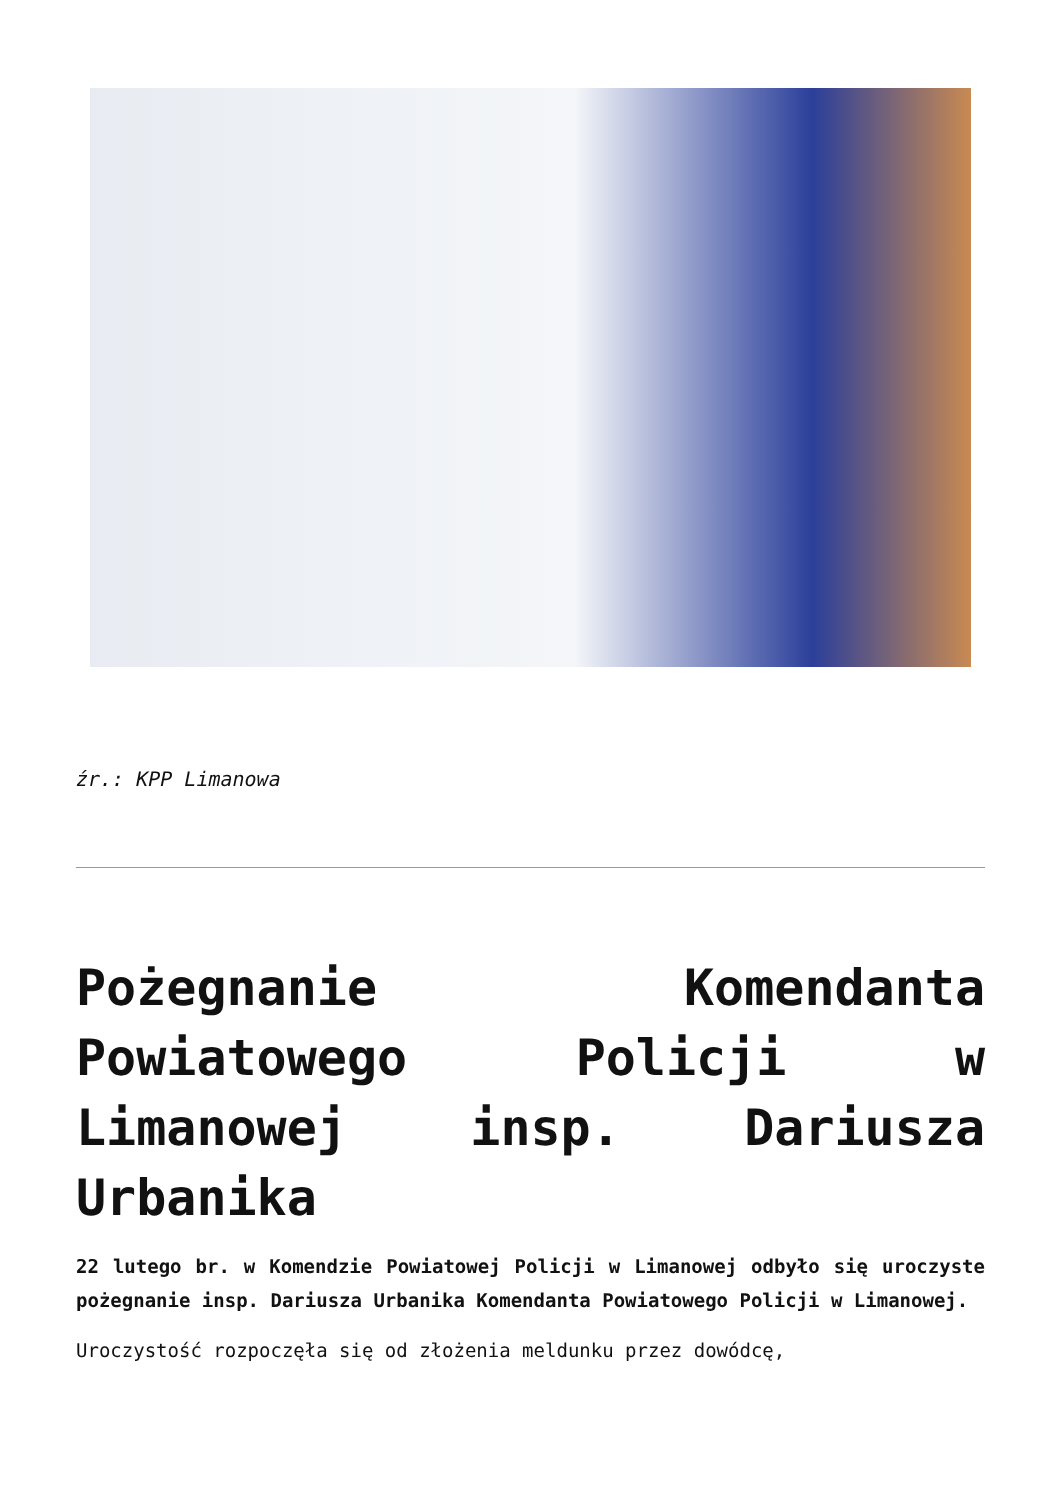źr.: KPP Limanowa
Pożegnanie Komendanta Powiatowego Policji w Limanowej insp. Dariusza Urbanika
22 lutego br. w Komendzie Powiatowej Policji w Limanowej odbyło się uroczyste pożegnanie insp. Dariusza Urbanika Komendanta Powiatowego Policji w Limanowej.
Uroczystość rozpoczęła się od złożenia meldunku przez dowódcę,